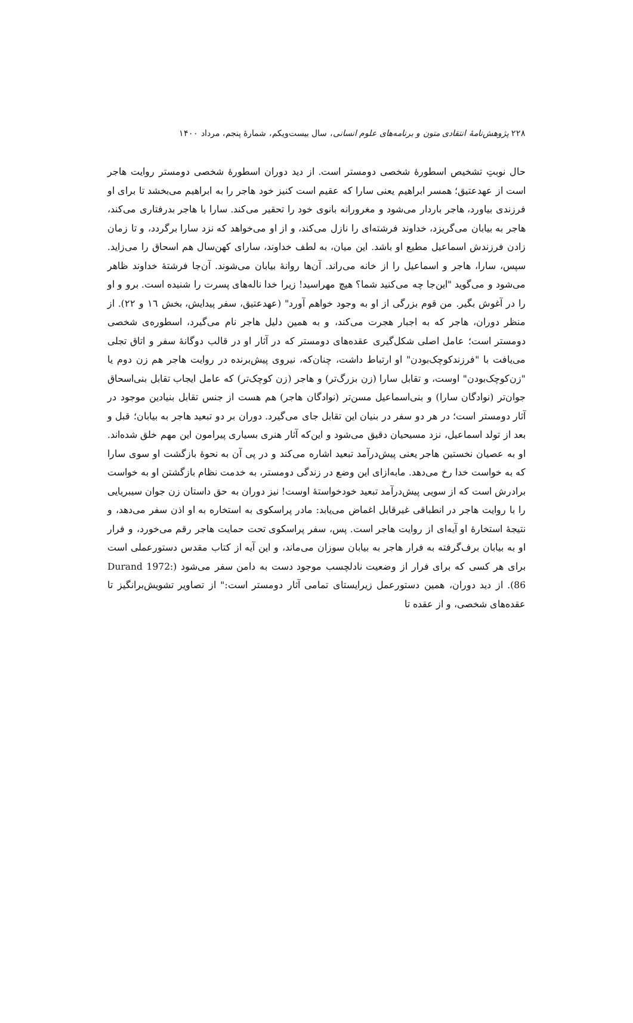۲۲۸ پژوهش‌نامهٔ انتقادی متون و برنامه‌های علوم انسانی، سال بیست‌ویکم، شمارهٔ پنجم، مرداد ۱۴۰۰
حال نوبتِ تشخیص اسطورهٔ شخصی دومستر است. از دید دوران اسطورهٔ شخصی دومستر روایت هاجر است از عهدعتیق؛ همسر ابراهیم یعنی سارا که عقیم است کنیز خود هاجر را به ابراهیم می‌بخشد تا برای او فرزندی بیاورد، هاجر باردار می‌شود و مغرورانه بانوی خود را تحقیر می‌کند. سارا با هاجر بدرفتاری می‌کند، هاجر به بیابان می‌گریزد، خداوند فرشته‌ای را نازل می‌کند، و از او می‌خواهد که نزد سارا برگردد، و تا زمان زادن فرزندش اسماعیل مطیع او باشد. این میان، به لطف خداوند، سارای کهن‌سال هم اسحاق را می‌زاید. سپس، سارا، هاجر و اسماعیل را از خانه می‌راند. آن‌ها روانهٔ بیابان می‌شوند. آن‌جا فرشتهٔ خداوند ظاهر می‌شود و می‌گوید "این‌جا چه می‌کنید شما؟ هیچ مهراسید! زیرا خدا ناله‌های پسرت را شنیده است. برو و او را در آغوش بگیر. من قوم بزرگی از او به وجود خواهم آورد" (عهدعتیق، سفر پیدایش، بخش ١٦ و ٢٢). از منظر دوران، هاجر که به اجبار هجرت می‌کند، و به همین دلیل هاجر نام می‌گیرد، اسطوره‌ی شخصی دومستر است؛ عامل اصلی شکل‌گیری عقده‌های دومستر که در آثار او در قالب دوگانهٔ سفر و اتاق تجلی می‌یافت با "فرزندکوچک‌بودن" او ارتباط داشت، چنان‌که، نیروی پیش‌برنده در روایت هاجر هم زن دوم یا "زن‌کوچک‌بودن" اوست، و تقابل سارا (زن بزرگ‌تر) و هاجر (زن کوچک‌تر) که عامل ایجاب تقابل بنی‌اسحاق جوان‌تر (نوادگان سارا) و بنی‌اسماعیل مسن‌تر (نوادگان هاجر) هم هست از جنس تقابل بنیادین موجود در آثار دومستر است؛ در هر دو سفر در بنیان این تقابل جای می‌گیرد. دوران بر دو تبعید هاجر به بیابان؛ قبل و بعد از تولد اسماعیل، نزد مسیحیان دقیق می‌شود و این‌که آثار هنری بسیاری پیرامون این مهم خلق شده‌اند. او به عصیان نخستین هاجر یعنی پیش‌درآمد تبعید اشاره می‌کند و در پی آن به نحوهٔ بازگشت او سوی سارا که به خواست خدا رخ می‌دهد. مابه‌ازای این وضع در زندگی دومستر، به خدمت نظام بازگشتن او به خواست برادرش است که از سویی پیش‌درآمد تبعید خودخواستهٔ اوست! نیز دوران به حق داستان زن جوان سیبریایی را با روایت هاجر در انطباقی غیرقابل اغماض می‌یابد: مادر پراسکوی به استخاره به او اذن سفر می‌دهد، و نتیجهٔ استخارهٔ او آیه‌ای از روایت هاجر است. پس، سفر پراسکوی تحت حمایت هاجر رقم می‌خورد، و فرار او به بیابان برف‌گرفته به فرار هاجر به بیابان سوزان می‌ماند، و این آیه از کتاب مقدس دستورعملی است برای هر کسی که برای فرار از وضعیت نادلچسب موجود دست به دامن سفر می‌شود (Durand 1972: 86). از دید دوران، همین دستورعمل زیرایستای تمامی آثار دومستر است:" از تصاویر تشویش‌برانگیز تا عقده‌های شخصی، و از عقده تا